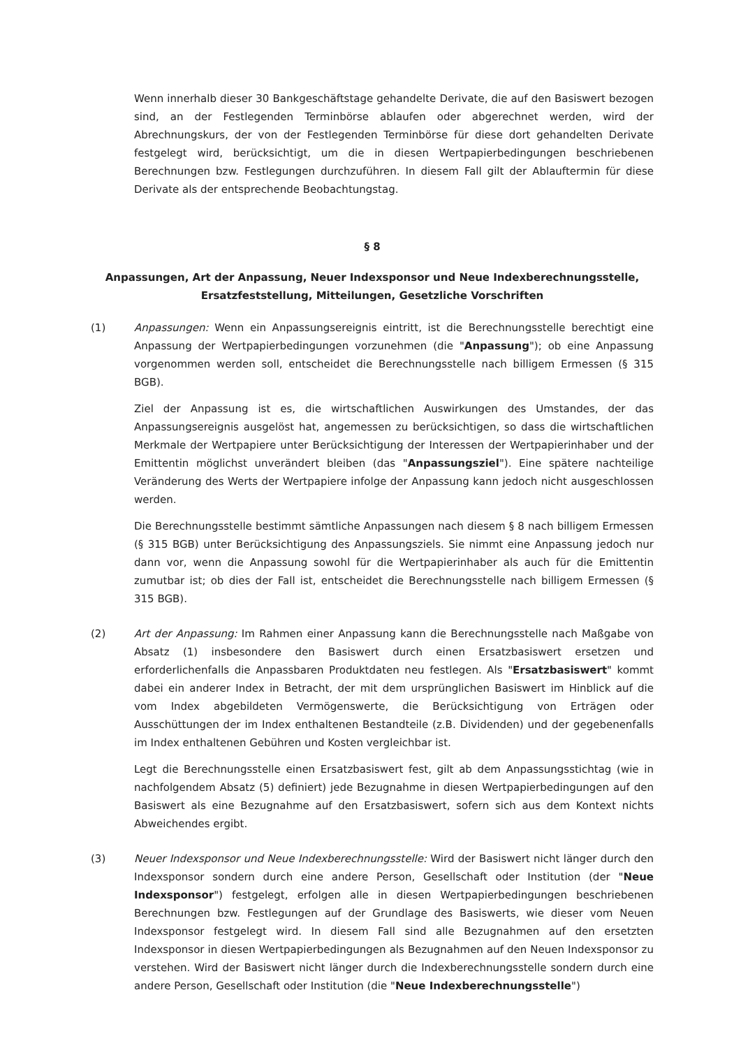Wenn innerhalb dieser 30 Bankgeschäftstage gehandelte Derivate, die auf den Basiswert bezogen sind, an der Festlegenden Terminbörse ablaufen oder abgerechnet werden, wird der Abrechnungskurs, der von der Festlegenden Terminbörse für diese dort gehandelten Derivate festgelegt wird, berücksichtigt, um die in diesen Wertpapierbedingungen beschriebenen Berechnungen bzw. Festlegungen durchzuführen. In diesem Fall gilt der Ablauftermin für diese Derivate als der entsprechende Beobachtungstag.
§ 8
Anpassungen, Art der Anpassung, Neuer Indexsponsor und Neue Indexberechnungsstelle,
Ersatzfeststellung, Mitteilungen, Gesetzliche Vorschriften
(1) Anpassungen: Wenn ein Anpassungsereignis eintritt, ist die Berechnungsstelle berechtigt eine Anpassung der Wertpapierbedingungen vorzunehmen (die "Anpassung"); ob eine Anpassung vorgenommen werden soll, entscheidet die Berechnungsstelle nach billigem Ermessen (§ 315 BGB).
Ziel der Anpassung ist es, die wirtschaftlichen Auswirkungen des Umstandes, der das Anpassungsereignis ausgelöst hat, angemessen zu berücksichtigen, so dass die wirtschaftlichen Merkmale der Wertpapiere unter Berücksichtigung der Interessen der Wertpapierinhaber und der Emittentin möglichst unverändert bleiben (das "Anpassungsziel"). Eine spätere nachteilige Veränderung des Werts der Wertpapiere infolge der Anpassung kann jedoch nicht ausgeschlossen werden.
Die Berechnungsstelle bestimmt sämtliche Anpassungen nach diesem § 8 nach billigem Ermessen (§ 315 BGB) unter Berücksichtigung des Anpassungsziels. Sie nimmt eine Anpassung jedoch nur dann vor, wenn die Anpassung sowohl für die Wertpapierinhaber als auch für die Emittentin zumutbar ist; ob dies der Fall ist, entscheidet die Berechnungsstelle nach billigem Ermessen (§ 315 BGB).
(2) Art der Anpassung: Im Rahmen einer Anpassung kann die Berechnungsstelle nach Maßgabe von Absatz (1) insbesondere den Basiswert durch einen Ersatzbasiswert ersetzen und erforderlichenfalls die Anpassbaren Produktdaten neu festlegen. Als "Ersatzbasiswert" kommt dabei ein anderer Index in Betracht, der mit dem ursprünglichen Basiswert im Hinblick auf die vom Index abgebildeten Vermögenswerte, die Berücksichtigung von Erträgen oder Ausschüttungen der im Index enthaltenen Bestandteile (z.B. Dividenden) und der gegebenenfalls im Index enthaltenen Gebühren und Kosten vergleichbar ist.
Legt die Berechnungsstelle einen Ersatzbasiswert fest, gilt ab dem Anpassungsstichtag (wie in nachfolgendem Absatz (5) definiert) jede Bezugnahme in diesen Wertpapierbedingungen auf den Basiswert als eine Bezugnahme auf den Ersatzbasiswert, sofern sich aus dem Kontext nichts Abweichendes ergibt.
(3) Neuer Indexsponsor und Neue Indexberechnungsstelle: Wird der Basiswert nicht länger durch den Indexsponsor sondern durch eine andere Person, Gesellschaft oder Institution (der "Neue Indexsponsor") festgelegt, erfolgen alle in diesen Wertpapierbedingungen beschriebenen Berechnungen bzw. Festlegungen auf der Grundlage des Basiswerts, wie dieser vom Neuen Indexsponsor festgelegt wird. In diesem Fall sind alle Bezugnahmen auf den ersetzten Indexsponsor in diesen Wertpapierbedingungen als Bezugnahmen auf den Neuen Indexsponsor zu verstehen. Wird der Basiswert nicht länger durch die Indexberechnungsstelle sondern durch eine andere Person, Gesellschaft oder Institution (die "Neue Indexberechnungsstelle")